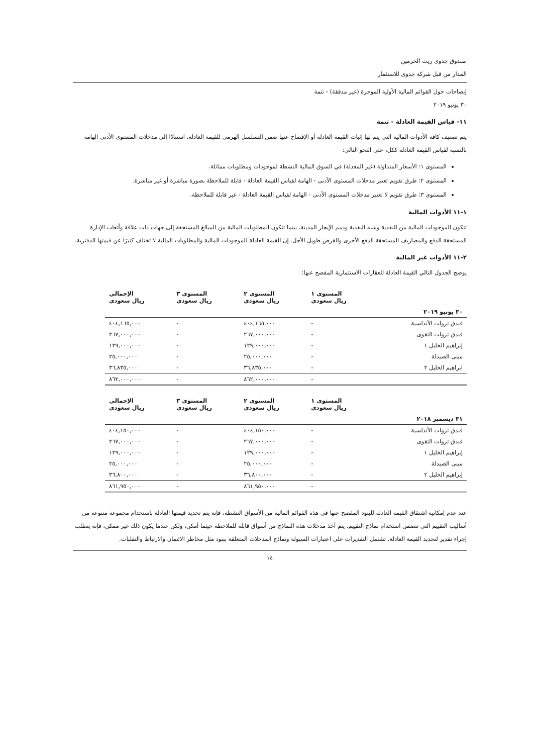صندوق جدوى ريت الحرمين
المدار من قبل شركة جدوى للاستثمار
إيضاحات حول القوائم المالية الأولية الموجزة (غير مدققة) - تتمة
٣٠ يونيو ٢٠١٩
١١- قياس القيمة العادلة - تتمة
يتم تصنيف كافة الأدوات المالية التي يتم لها إثبات القيمة العادلة أو الإفصاح عنها ضمن التسلسل الهرمي للقيمة العادلة، استنادًا إلى مدخلات المستوى الأدنى الهامة بالنسبة لقياس القيمة العادلة ككل، على النحو التالي:
المستوى ١: الأسعار المتداولة (غير المعدلة) في السوق المالية النشطة لموجودات ومطلوبات مماثلة.
المستوى ٢: طرق تقويم تعتبر مدخلات المستوى الأدنى - الهامة لقياس القيمة العادلة - قابلة للملاحظة بصورة مباشرة أو غير مباشرة.
المستوى ٣: طرق تقويم لا تعتبر مدخلات المستوى الأدنى - الهامة لقياس القيمة العادلة - غير قابلة للملاحظة.
١-١١ الأدوات المالية
تتكون الموجودات المالية من النقدية وشبه النقدية وذمم الإيجار المدينة، بينما تتكون المطلوبات المالية من المبالغ المستحقة إلى جهات ذات علاقة وأتعاب الإدارة المستحقة الدفع والمصاريف المستحقة الدفع الأخرى والقرض طويل الأجل. إن القيمة العادلة للموجودات المالية والمطلوبات المالية لا تختلف كثيرًا عن قيمتها الدفترية.
٢-١١ الأدوات غير المالية
يوضح الجدول التالي القيمة العادلة للعقارات الاستثمارية المفصح عنها:
| | المستوى ١ ريال سعودي | المستوى ٢ ريال سعودي | المستوى ٣ ريال سعودي | الإجمالي ريال سعودي |
| --- | --- | --- | --- | --- |
| ٣٠ يونيو ٢٠١٩ | | | | |
| فندق ثروات الأندلسية | - | ٤٠٤,١٦٥,٠٠٠ | - | ٤٠٤,١٦٥,٠٠٠ |
| فندق ثروات التقوى | - | ٢٦٧,٠٠٠,٠٠٠ | - | ٢٦٧,٠٠٠,٠٠٠ |
| إبراهيم الخليل ١ | - | ١٢٩,٠٠٠,٠٠٠ | - | ١٢٩,٠٠٠,٠٠٠ |
| مبنى الصيدلة | - | ٢٥,٠٠٠,٠٠٠ | - | ٢٥,٠٠٠,٠٠٠ |
| ابراهيم الخليل ٢ | - | ٣٦,٨٣٥,٠٠٠ | - | ٣٦,٨٣٥,٠٠٠ |
| | - | ٨٦٢,٠٠٠,٠٠٠ | - | ٨٦٢,٠٠٠,٠٠٠ |
| | المستوى ١ ريال سعودي | المستوى ٢ ريال سعودي | المستوى ٣ ريال سعودي | الإجمالي ريال سعودي |
| --- | --- | --- | --- | --- |
| ٣١ ديسمبر ٢٠١٨ | | | | |
| فندق ثروات الأندلسية | - | ٤٠٤,١٥٠,٠٠٠ | - | ٤٠٤,١٥٠,٠٠٠ |
| فندق ثروات التقوى | - | ٢٦٧,٠٠٠,٠٠٠ | - | ٢٦٧,٠٠٠,٠٠٠ |
| إبراهيم الخليل ١ | - | ١٢٩,٠٠٠,٠٠٠ | - | ١٢٩,٠٠٠,٠٠٠ |
| مبنى الصيدلة | - | ٢٥,٠٠٠,٠٠٠ | - | ٢٥,٠٠٠,٠٠٠ |
| إبراهيم الخليل ٢ | - | ٣٦,٨٠٠,٠٠٠ | - | ٣٦,٨٠٠,٠٠٠ |
| | - | ٨٦١,٩٥٠,٠٠٠ | - | ٨٦١,٩٥٠,٠٠٠ |
عند عدم إمكانية اشتقاق القيمة العادلة للبنود المفصح عنها في هذه القوائم المالية من الأسواق النشطة، فإنه يتم تحديد قيمتها العادلة باستخدام مجموعة متنوعة من أساليب التقييم التي تتضمن استخدام نماذج التقييم. يتم أخذ مدخلات هذه النماذج من أسواق قابلة للملاحظة حيثما أمكن، ولكن عندما يكون ذلك غير ممكن، فإنه يتطلب إجراء تقدير لتحديد القيمة العادلة. تشتمل التقديرات على اعتبارات السيولة ونماذج المدخلات المتعلقة ببنود مثل مخاطر الائتمان والارتباط والتقلبات.
١٤